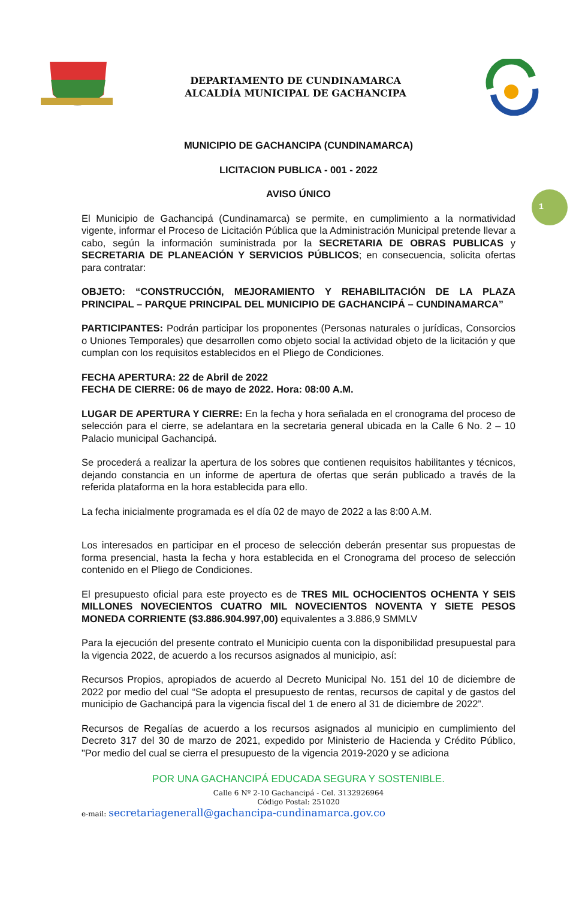DEPARTAMENTO DE CUNDINAMARCA
ALCALDÍA MUNICIPAL DE GACHANCIPA
1
MUNICIPIO DE GACHANCIPA (CUNDINAMARCA)
LICITACION PUBLICA - 001 - 2022
AVISO ÚNICO
El Municipio de Gachancipá (Cundinamarca) se permite, en cumplimiento a la normatividad vigente, informar el Proceso de Licitación Pública que la Administración Municipal pretende llevar a cabo, según la información suministrada por la SECRETARIA DE OBRAS PUBLICAS y SECRETARIA DE PLANEACIÓN Y SERVICIOS PÚBLICOS; en consecuencia, solicita ofertas para contratar:
OBJETO: “CONSTRUCCIÓN, MEJORAMIENTO Y REHABILITACIÓN DE LA PLAZA PRINCIPAL – PARQUE PRINCIPAL DEL MUNICIPIO DE GACHANCIPÁ – CUNDINAMARCA”
PARTICIPANTES: Podrán participar los proponentes (Personas naturales o jurídicas, Consorcios o Uniones Temporales) que desarrollen como objeto social la actividad objeto de la licitación y que cumplan con los requisitos establecidos en el Pliego de Condiciones.
FECHA APERTURA: 22 de Abril de 2022
FECHA DE CIERRE: 06 de mayo de 2022. Hora: 08:00 A.M.
LUGAR DE APERTURA Y CIERRE: En la fecha y hora señalada en el cronograma del proceso de selección para el cierre, se adelantara en la secretaria general ubicada en la Calle 6 No. 2 – 10 Palacio municipal Gachancipá.
Se procederá a realizar la apertura de los sobres que contienen requisitos habilitantes y técnicos, dejando constancia en un informe de apertura de ofertas que serán publicado a través de la referida plataforma en la hora establecida para ello.
La fecha inicialmente programada es el día 02 de mayo de 2022 a las 8:00 A.M.
Los interesados en participar en el proceso de selección deberán presentar sus propuestas de forma presencial, hasta la fecha y hora establecida en el Cronograma del proceso de selección contenido en el Pliego de Condiciones.
El presupuesto oficial para este proyecto es de TRES MIL OCHOCIENTOS OCHENTA Y SEIS MILLONES NOVECIENTOS CUATRO MIL NOVECIENTOS NOVENTA Y SIETE PESOS MONEDA CORRIENTE ($3.886.904.997,00) equivalentes a 3.886,9 SMMLV
Para la ejecución del presente contrato el Municipio cuenta con la disponibilidad presupuestal para la vigencia 2022, de acuerdo a los recursos asignados al municipio, así:
Recursos Propios, apropiados de acuerdo al Decreto Municipal No. 151 del 10 de diciembre de 2022 por medio del cual “Se adopta el presupuesto de rentas, recursos de capital y de gastos del municipio de Gachancipá para la vigencia fiscal del 1 de enero al 31 de diciembre de 2022”.
Recursos de Regalías de acuerdo a los recursos asignados al municipio en cumplimiento del Decreto 317 del 30 de marzo de 2021, expedido por Ministerio de Hacienda y Crédito Público, "Por medio del cual se cierra el presupuesto de la vigencia 2019-2020 y se adiciona
POR UNA GACHANCIPÁ EDUCADA SEGURA Y SOSTENIBLE.
Calle 6 Nº 2-10 Gachancipá - Cel. 3132926964
Código Postal: 251020
e-mail: secretariagenerall@gachancipa-cundinamarca.gov.co